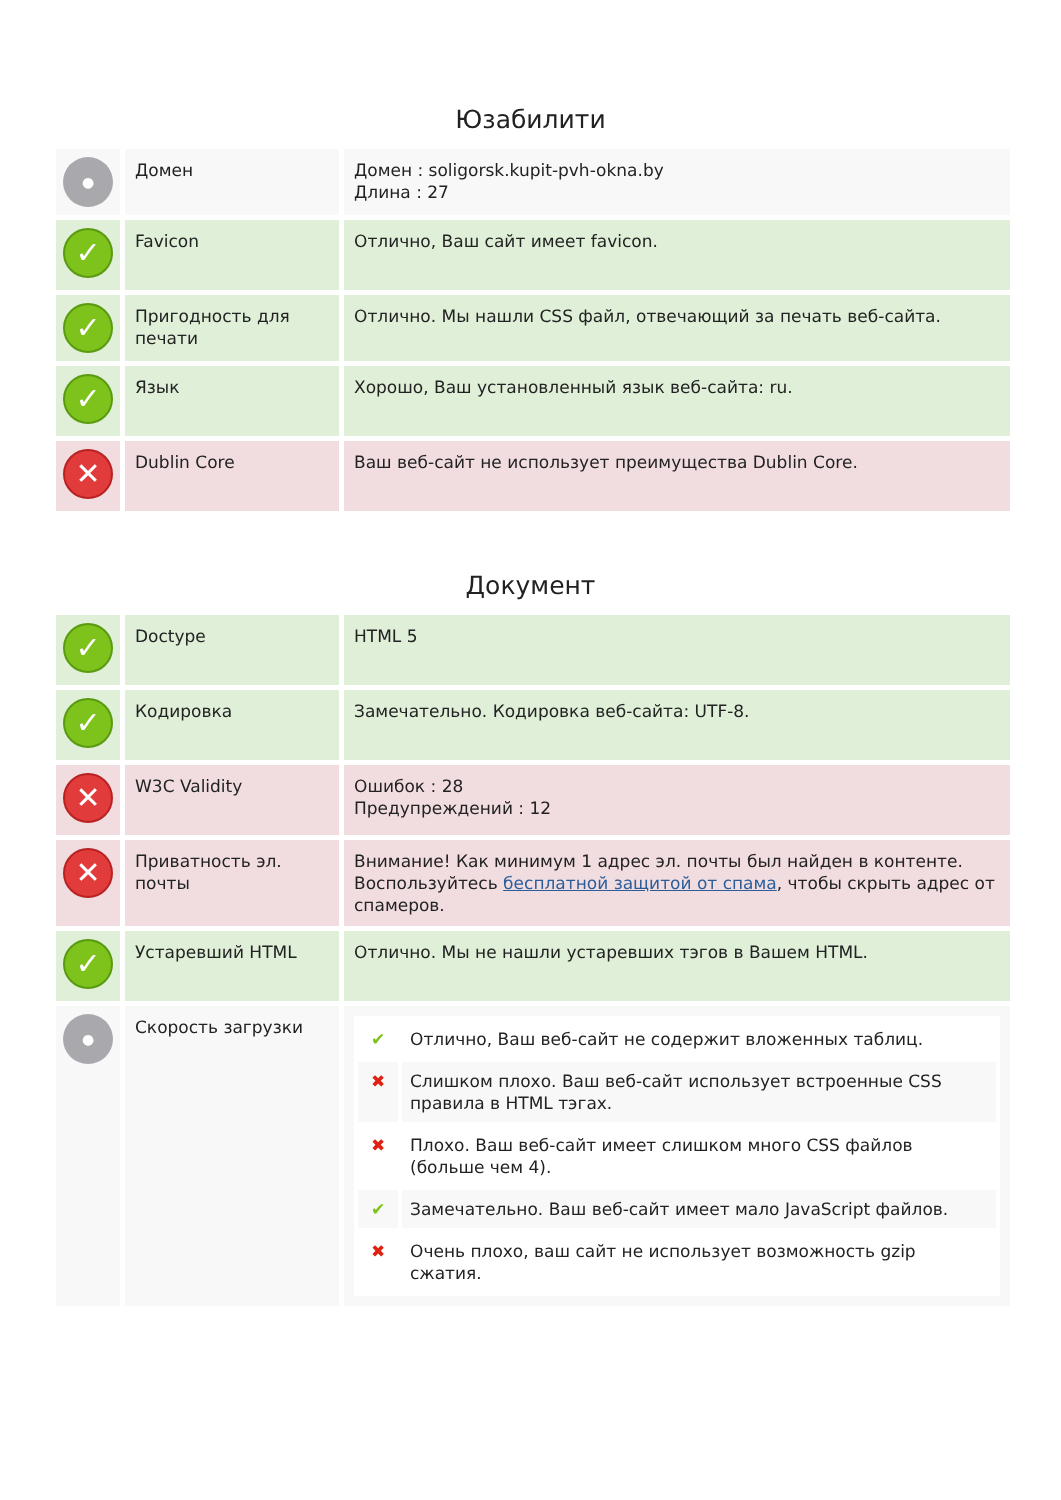Юзабилити
| ● | Домен | Домен : soligorsk.kupit-pvh-okna.by Длина : 27 |
| ✓ | Favicon | Отлично, Ваш сайт имеет favicon. |
| ✓ | Пригодность для печати | Отлично. Мы нашли CSS файл, отвечающий за печать веб-сайта. |
| ✓ | Язык | Хорошо, Ваш установленный язык веб-сайта: ru. |
| ✕ | Dublin Core | Ваш веб-сайт не использует преимущества Dublin Core. |
Документ
| ✓ | Doctype | HTML 5 |
| ✓ | Кодировка | Замечательно. Кодировка веб-сайта: UTF-8. |
| ✕ | W3C Validity | Ошибок : 28 Предупреждений : 12 |
| ✕ | Приватность эл. почты | Внимание! Как минимум 1 адрес эл. почты был найден в контенте. Воспользуйтесь бесплатной защитой от спама , чтобы скрыть адрес от спамеров. |
| ✓ | Устаревший HTML | Отлично. Мы не нашли устаревших тэгов в Вашем HTML. |
| ● | Скорость загрузки | / ✔ / Отлично, Ваш веб-сайт не содержит вложенных таблиц. / / ✖ / Слишком плохо. Ваш веб-сайт использует встроенные CSS правила в HTML тэгах. / / ✖ / Плохо. Ваш веб-сайт имеет слишком много CSS файлов (больше чем 4). / / ✔ / Замечательно. Ваш веб-сайт имеет мало JavaScript файлов. / / ✖ / Очень плохо, ваш сайт не использует возможность gzip сжатия. / |